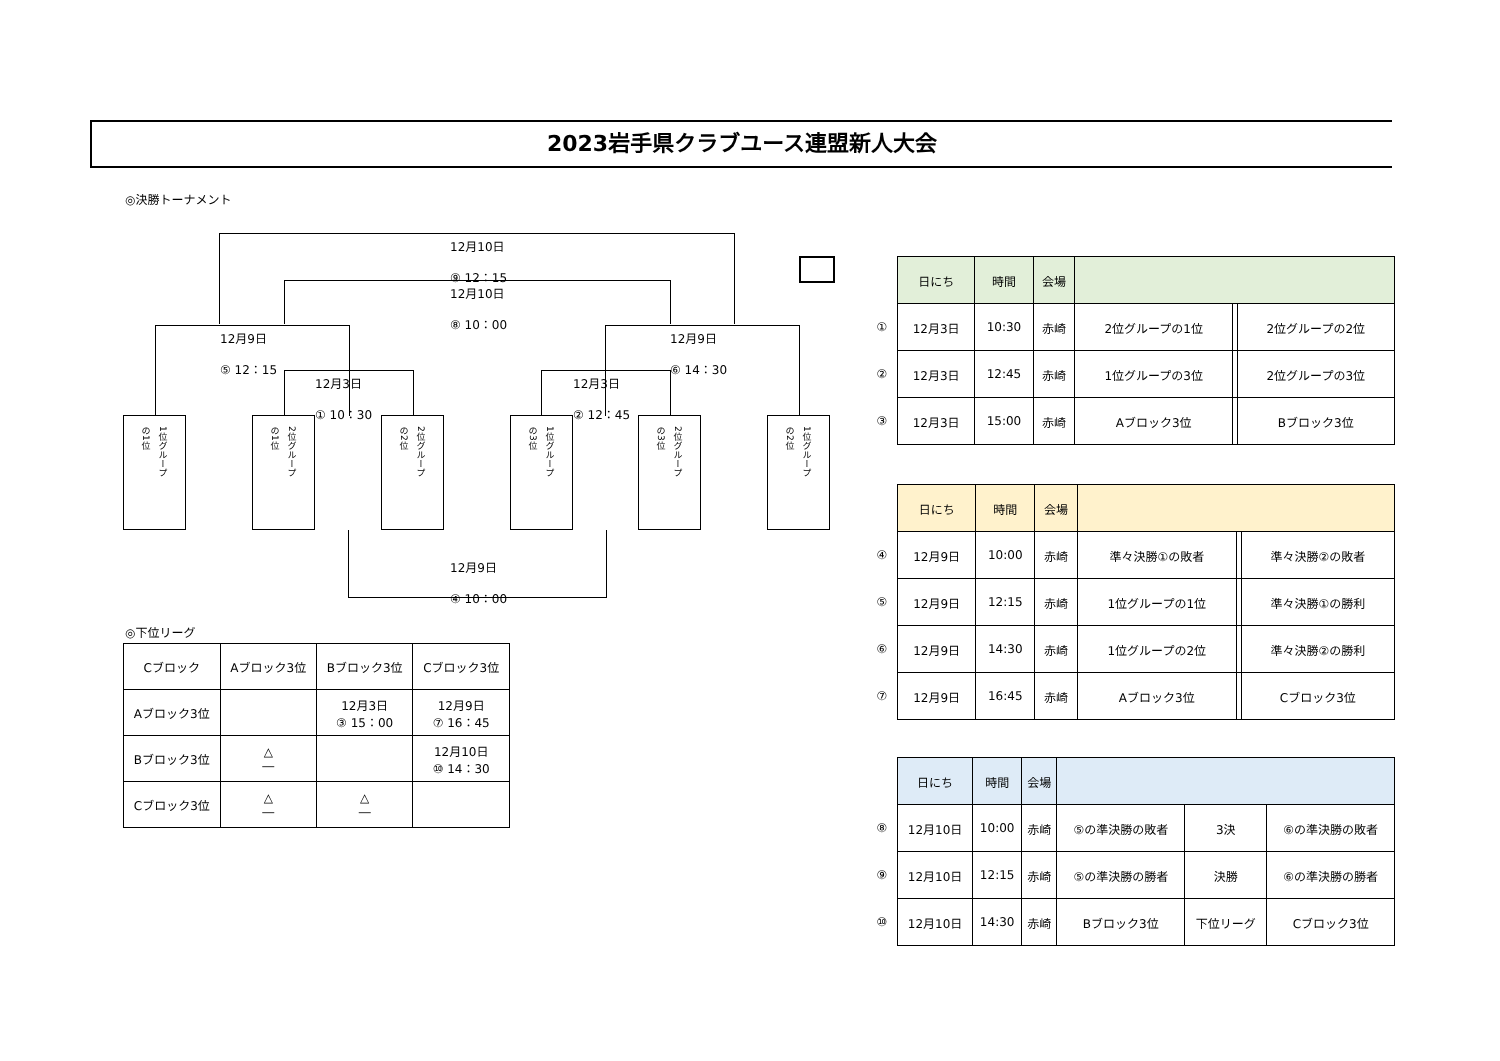2023岩手県クラブユース連盟新人大会
◎決勝トーナメント
12月10日
⑨ 12：15
12月10日
⑧ 10：00
12月9日
⑤ 12：15
12月9日
⑥ 14：30
12月3日
① 10：30
12月3日
② 12：45
12月9日
④ 10：00
の1位 1位グループ
の1位 2位グループ
の2位 2位グループ
の3位 1位グループ
の3位 2位グループ
の2位 1位グループ
◎下位リーグ
| Cブロック | Aブロック3位 | Bブロック3位 | Cブロック3位 |
| Aブロック3位 | | 12月3日 ③ 15：00 | 12月9日 ⑦ 16：45 |
| Bブロック3位 | △ ― | | 12月10日 ⑩ 14：30 |
| Cブロック3位 | △ ― | △ ― | |
| | 日にち | 時間 | 会場 | | | |
| ① | 12月3日 | 10:30 | 赤崎 | 2位グループの1位 | | 2位グループの2位 |
| ② | 12月3日 | 12:45 | 赤崎 | 1位グループの3位 | | 2位グループの3位 |
| ③ | 12月3日 | 15:00 | 赤崎 | Aブロック3位 | | Bブロック3位 |
| | 日にち | 時間 | 会場 | | | |
| ④ | 12月9日 | 10:00 | 赤崎 | 準々決勝①の敗者 | | 準々決勝②の敗者 |
| ⑤ | 12月9日 | 12:15 | 赤崎 | 1位グループの1位 | | 準々決勝①の勝利 |
| ⑥ | 12月9日 | 14:30 | 赤崎 | 1位グループの2位 | | 準々決勝②の勝利 |
| ⑦ | 12月9日 | 16:45 | 赤崎 | Aブロック3位 | | Cブロック3位 |
| | 日にち | 時間 | 会場 | | | |
| ⑧ | 12月10日 | 10:00 | 赤崎 | ⑤の準決勝の敗者 | 3決 | ⑥の準決勝の敗者 |
| ⑨ | 12月10日 | 12:15 | 赤崎 | ⑤の準決勝の勝者 | 決勝 | ⑥の準決勝の勝者 |
| ⑩ | 12月10日 | 14:30 | 赤崎 | Bブロック3位 | 下位リーグ | Cブロック3位 |